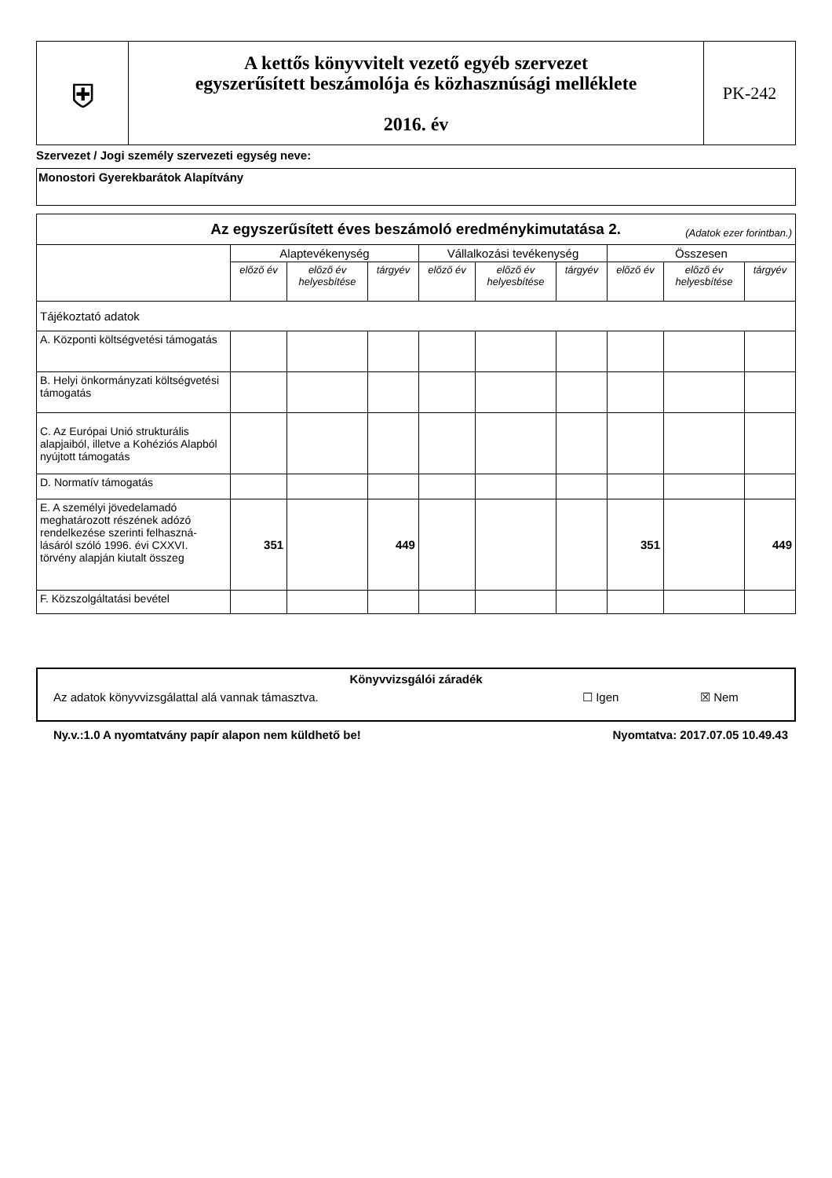| ⛨ | A kettős könyvvitelt vezető egyéb szervezet egyszerűsített beszámolója és közhasznúsági melléklete 2016. év | PK-242 |
Szervezet / Jogi személy szervezeti egység neve:
Monostori Gyerekbarátok Alapítvány
| Az egyszerűsített éves beszámoló eredménykimutatása 2. (Adatok ezer forintban.) | | | | | | | | | |
| | Alaptevékenység | | | Vállalkozási tevékenység | | | Összesen | | |
| | előző év | előző év helyesbítése | tárgyév | előző év | előző év helyesbítése | tárgyév | előző év | előző év helyesbítése | tárgyév |
| Tájékoztató adatok | | | | | | | | | |
| A. Központi költségvetési támogatás | | | | | | | | | |
| B. Helyi önkormányzati költségvetési támogatás | | | | | | | | | |
| C. Az Európai Unió strukturális alapjaiból, illetve a Kohéziós Alapból nyújtott támogatás | | | | | | | | | |
| D. Normatív támogatás | | | | | | | | | |
| E. A személyi jövedelamadó meghatározott részének adózó rendelkezése szerinti felhaszná-lásáról szóló 1996. évi CXXVI. törvény alapján kiutalt összeg | 351 | | 449 | | | | 351 | | 449 |
| F. Közszolgáltatási bevétel | | | | | | | | | |
Könyvvizsgálói záradék
Az adatok könyvvizsgálattal alá vannak támasztva. ☐ Igen ☒ Nem
Ny.v.:1.0 A nyomtatvány papír alapon nem küldhető be! Nyomtatva: 2017.07.05 10.49.43